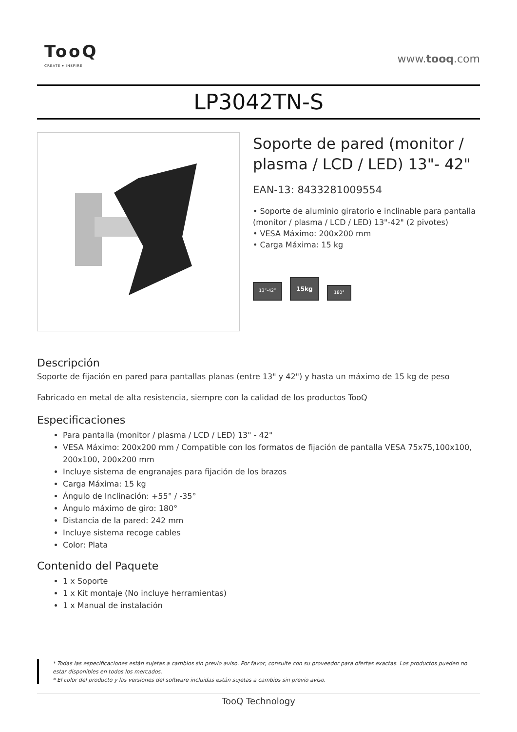TooQ
CREATE ▾ INSPIRE
www.tooq.com
LP3042TN-S
Soporte de pared (monitor / plasma / LCD / LED) 13"- 42"
EAN-13: 8433281009554
• Soporte de aluminio giratorio e inclinable para pantalla (monitor / plasma / LCD / LED) 13"-42" (2 pivotes)
• VESA Máximo: 200x200 mm
• Carga Máxima: 15 kg
13”-42”
15kg
180°
Descripción
Soporte de fijación en pared para pantallas planas (entre 13" y 42") y hasta un máximo de 15 kg de peso
Fabricado en metal de alta resistencia, siempre con la calidad de los productos TooQ
Especificaciones
Para pantalla (monitor / plasma / LCD / LED) 13" - 42"
VESA Máximo: 200x200 mm / Compatible con los formatos de fijación de pantalla VESA 75x75,100x100, 200x100, 200x200 mm
Incluye sistema de engranajes para fijación de los brazos
Carga Máxima: 15 kg
Ángulo de Inclinación: +55° / -35°
Ángulo máximo de giro: 180°
Distancia de la pared: 242 mm
Incluye sistema recoge cables
Color: Plata
Contenido del Paquete
1 x Soporte
1 x Kit montaje (No incluye herramientas)
1 x Manual de instalación
* Todas las especificaciones están sujetas a cambios sin previo aviso. Por favor, consulte con su proveedor para ofertas exactas. Los productos pueden no estar disponibles en todos los mercados.
* El color del producto y las versiones del software incluidas están sujetas a cambios sin previo aviso.
TooQ Technology